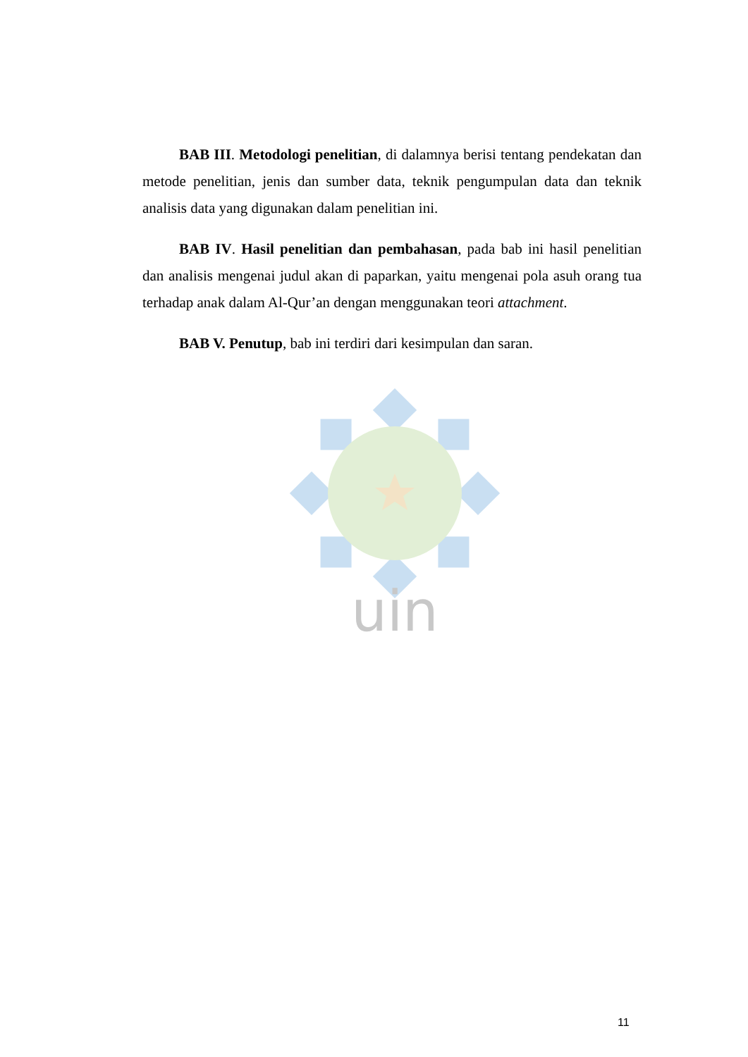uin
BAB III. Metodologi penelitian, di dalamnya berisi tentang pendekatan dan metode penelitian, jenis dan sumber data, teknik pengumpulan data dan teknik analisis data yang digunakan dalam penelitian ini.
BAB IV. Hasil penelitian dan pembahasan, pada bab ini hasil penelitian dan analisis mengenai judul akan di paparkan, yaitu mengenai pola asuh orang tua terhadap anak dalam Al-Qur’an dengan menggunakan teori attachment.
BAB V. Penutup, bab ini terdiri dari kesimpulan dan saran.
11